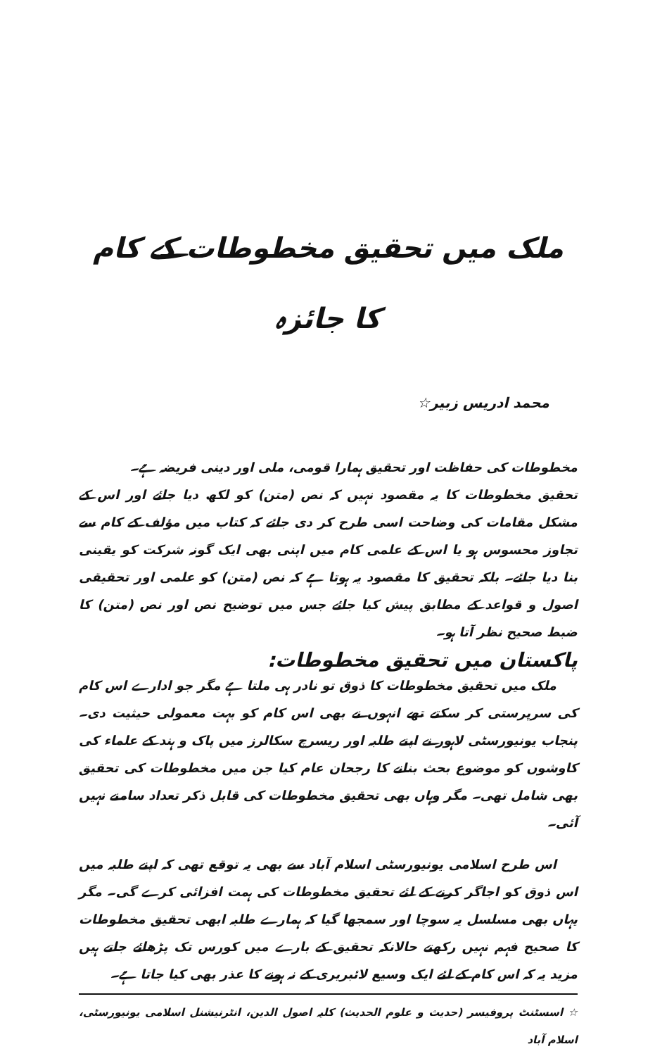ملک میں تحقیق مخطوطات کے کام کا جائزہ
محمد ادریس زبیر☆
مخطوطات کی حفاظت اور تحقیق ہمارا قومی، ملی اور دینی فریضہ ہے۔
تحقیق مخطوطات کا یہ مقصود نہیں کہ نص (متن) کو لکھ دیا جائے اور اس کے مشکل مقامات کی وضاحت اسی طرح کر دی جائے کہ کتاب میں مؤلف کے کام سے تجاوز محسوس ہو یا اس کے علمی کام میں اپنی بھی ایک گونہ شرکت کو یقینی بنا دیا جائے۔ بلکہ تحقیق کا مقصود یہ ہوتا ہے کہ نص (متن) کو علمی اور تحقیقی اصول و قواعد کے مطابق پیش کیا جائے جس میں توضیح نص اور نص (متن) کا ضبط صحیح نظر آتا ہو۔
پاکستان میں تحقیق مخطوطات:
ملک میں تحقیق مخطوطات کا ذوق تو نادر ہی ملتا ہے مگر جو ادارے اس کام کی سرپرستی کر سکتے تھے انہوں نے بھی اس کام کو بہت معمولی حیثیت دی۔ پنجاب یونیورسٹی لاہور نے اپنے طلبہ اور ریسرچ سکالرز میں پاک و ہند کے علماء کی کاوشوں کو موضوع بحث بنانے کا رجحان عام کیا جن میں مخطوطات کی تحقیق بھی شامل تھی۔ مگر وہاں بھی تحقیق مخطوطات کی قابل ذکر تعداد سامنے نہیں آئی۔
اس طرح اسلامی یونیورسٹی اسلام آباد سے بھی یہ توقع تھی کہ اپنے طلبہ میں اس ذوق کو اجاگر کرنے کے لئے تحقیق مخطوطات کی ہمت افزائی کرے گی۔ مگر یہاں بھی مسلسل یہ سوچا اور سمجھا گیا کہ ہمارے طلبہ ابھی تحقیق مخطوطات کا صحیح فہم نہیں رکھتے حالانکہ تحقیق کے بارے میں کورس تک پڑھائے جاتے ہیں مزید یہ کہ اس کام کے لئے ایک وسیع لائبریری کے نہ ہونے کا عذر بھی کیا جاتا ہے۔
☆ اسسٹنٹ پروفیسر (حدیث و علوم الحدیث) کلیہ اصول الدین، انٹرنیشنل اسلامی یونیورسٹی، اسلام آباد